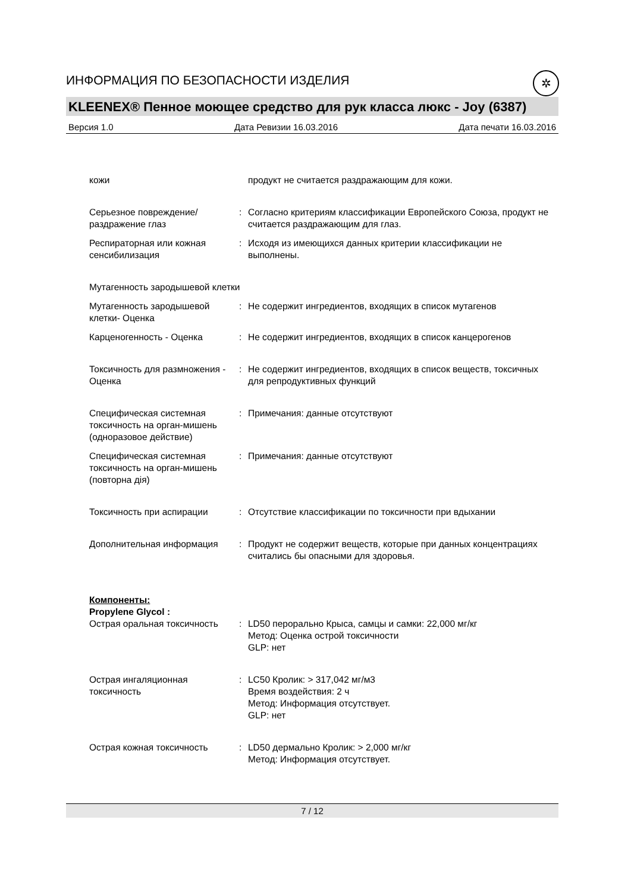ИНФОРМАЦИЯ ПО БЕЗОПАСНОСТИ ИЗДЕЛИЯ
✲
KLEENEX® Пенное моющее средство для рук класса люкс - Joy (6387)
Версия 1.0 Дата Ревизии 16.03.2016 Дата печати 16.03.2016
кожи продукт не считается раздражающим для кожи.
Серьезное повреждение/раздражение глаз
: Согласно критериям классификации Европейского Союза, продукт не считается раздражающим для глаз.
Респираторная или кожная сенсибилизация
: Исходя из имеющихся данных критерии классификации не выполнены.
Мутагенность зародышевой клетки
Мутагенность зародышевой клетки- Оценка
: Не содержит ингредиентов, входящих в список мутагенов
Карценогенность - Оценка : Не содержит ингредиентов, входящих в список канцерогенов
Токсичность для размножения - Оценка
: Не содержит ингредиентов, входящих в список веществ, токсичных для репродуктивных функций
Специфическая системная токсичность на орган-мишень (одноразовое действие)
: Примечания: данные отсутствуют
Специфическая системная токсичность на орган-мишень (повторна дія)
: Примечания: данные отсутствуют
Токсичность при аспирации : Отсутствие классификации по токсичности при вдыхании
Дополнительная информация : Продукт не содержит веществ, которые при данных концентрациях считались бы опасными для здоровья.
Компоненты:
Propylene Glycol :
Острая оральная токсичность : LD50 перорально Крыса, самцы и самки: 22,000 мг/кг
Метод: Оценка острой токсичности
GLP: нет
Острая ингаляционная токсичность
: LC50 Кролик: > 317,042 мг/м3
Время воздействия: 2 ч
Метод: Информация отсутствует.
GLP: нет
Острая кожная токсичность : LD50 дермально Кролик: > 2,000 мг/кг
Метод: Информация отсутствует.
7 / 12